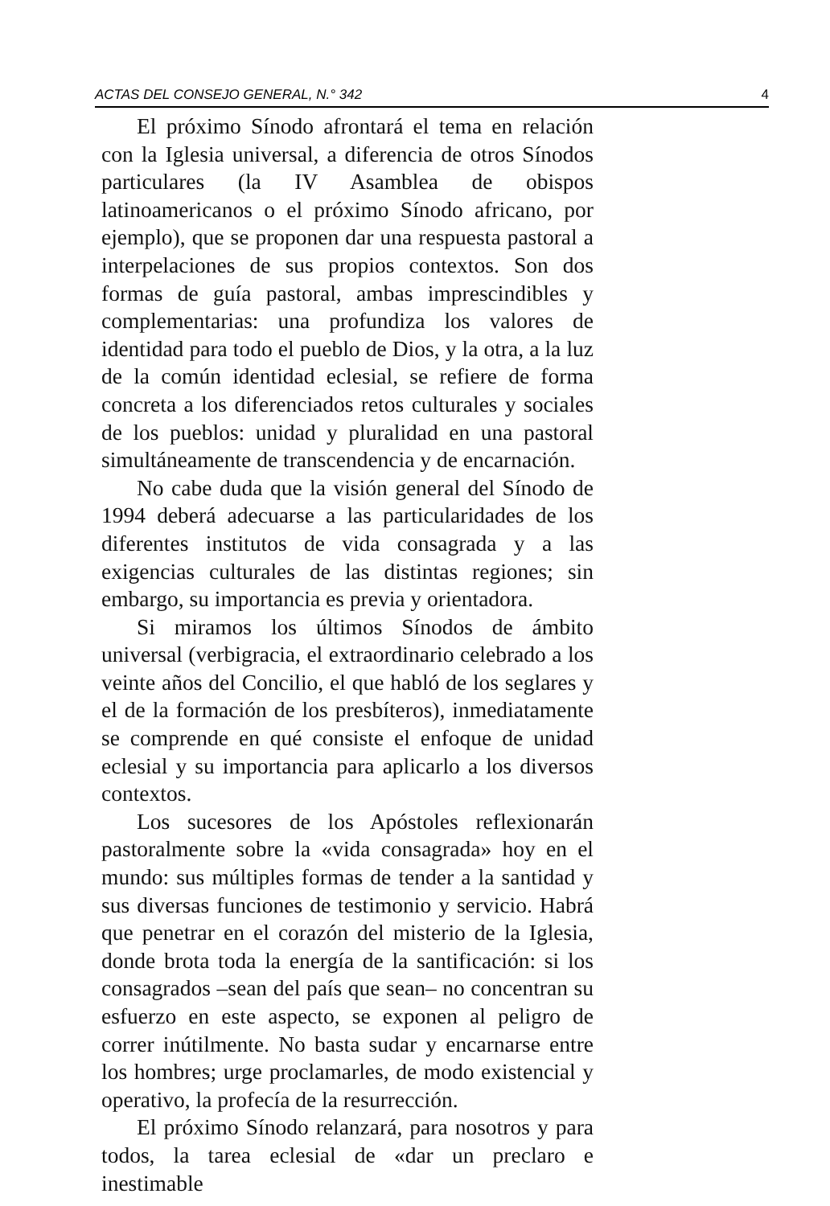ACTAS DEL CONSEJO GENERAL, N.° 342 4
El próximo Sínodo afrontará el tema en relación con la Iglesia universal, a diferencia de otros Sínodos particulares (la IV Asamblea de obispos latinoamericanos o el próximo Sínodo africano, por ejemplo), que se proponen dar una respuesta pastoral a interpelaciones de sus propios contextos. Son dos formas de guía pastoral, ambas imprescindibles y complementarias: una profundiza los valores de identidad para todo el pueblo de Dios, y la otra, a la luz de la común identidad eclesial, se refiere de forma concreta a los diferenciados retos culturales y sociales de los pueblos: unidad y pluralidad en una pastoral simultáneamente de transcendencia y de encarnación.
No cabe duda que la visión general del Sínodo de 1994 deberá adecuarse a las particularidades de los diferentes institutos de vida consagrada y a las exigencias culturales de las distintas regiones; sin embargo, su importancia es previa y orientadora.
Si miramos los últimos Sínodos de ámbito universal (verbigracia, el extraordinario celebrado a los veinte años del Concilio, el que habló de los seglares y el de la formación de los presbíteros), inmediatamente se comprende en qué consiste el enfoque de unidad eclesial y su importancia para aplicarlo a los diversos contextos.
Los sucesores de los Apóstoles reflexionarán pastoralmente sobre la «vida consagrada» hoy en el mundo: sus múltiples formas de tender a la santidad y sus diversas funciones de testimonio y servicio. Habrá que penetrar en el corazón del misterio de la Iglesia, donde brota toda la energía de la santificación: si los consagrados –sean del país que sean– no concentran su esfuerzo en este aspecto, se exponen al peligro de correr inútilmente. No basta sudar y encarnarse entre los hombres; urge proclamarles, de modo existencial y operativo, la profecía de la resurrección.
El próximo Sínodo relanzará, para nosotros y para todos, la tarea eclesial de «dar un preclaro e inestimable